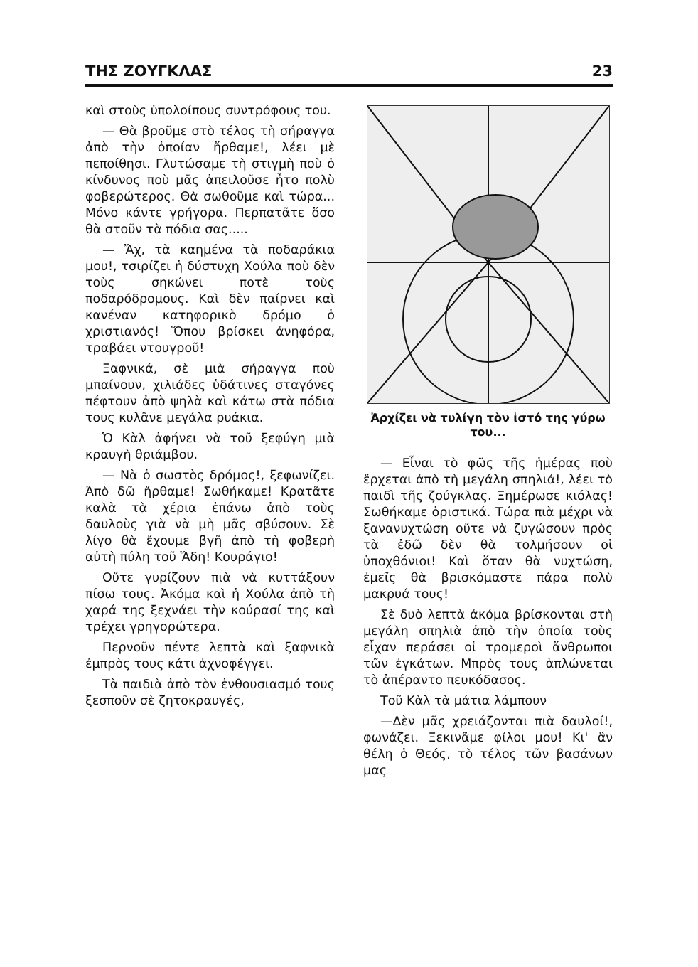ΤΗΣ ΖΟΥΓΚΛΑΣ 23
καὶ στοὺς ὑπολοίπους συντρόφους του.
— Θὰ βροῦμε στὸ τέλος τὴ σήραγγα ἀπὸ τὴν ὁποίαν ἤρθαμε!, λέει μὲ πεποίθησι. Γλυτώσαμε τὴ στιγμὴ ποὺ ὁ κίνδυνος ποὺ μᾶς ἀπειλοῦσε ἦτο πολὺ φοβερώτερος. Θὰ σωθοῦμε καὶ τώρα... Μόνο κάντε γρήγορα. Περπατᾶτε ὅσο θὰ στοῦν τὰ πόδια σας.....
— Ἄχ, τὰ καημένα τὰ ποδαράκια μου!, τσιρίζει ἡ δύστυχη Χούλα ποὺ δὲν τοὺς σηκώνει ποτὲ τοὺς ποδαρόδρομους. Καὶ δὲν παίρνει καὶ κανέναν κατηφορικὸ δρόμο ὁ χριστιανός! Ὅπου βρίσκει ἀνηφόρα, τραβάει ντουγροῦ!
Ξαφνικά, σὲ μιὰ σήραγγα ποὺ μπαίνουν, χιλιάδες ὑδάτινες σταγόνες πέφτουν ἀπὸ ψηλὰ καὶ κάτω στὰ πόδια τους κυλᾶνε μεγάλα ρυάκια.
Ὁ Κὰλ ἀφήνει νὰ τοῦ ξεφύγη μιὰ κραυγὴ θριάμβου.
— Νὰ ὁ σωστὸς δρόμος!, ξεφωνίζει. Ἀπὸ δῶ ἤρθαμε! Σωθήκαμε! Κρατᾶτε καλὰ τὰ χέρια ἐπάνω ἀπὸ τοὺς δαυλοὺς γιὰ νὰ μὴ μᾶς σβύσουν. Σὲ λίγο θὰ ἔχουμε βγῆ ἀπὸ τὴ φοβερὴ αὐτὴ πύλη τοῦ Ἅδη! Κουράγιο!
Οὔτε γυρίζουν πιὰ νὰ κυττάξουν πίσω τους. Ἀκόμα καὶ ἡ Χούλα ἀπὸ τὴ χαρά της ξεχνάει τὴν κούρασί της καὶ τρέχει γρηγορώτερα.
Περνοῦν πέντε λεπτὰ καὶ ξαφνικὰ ἐμπρὸς τους κάτι ἀχνοφέγγει.
Τὰ παιδιὰ ἀπὸ τὸν ἐνθουσιασμό τους ξεσποῦν σὲ ζητοκραυγές,
Ἀρχίζει νὰ τυλίγη τὸν ἱστό της γύρω του...
— Εἶναι τὸ φῶς τῆς ἡμέρας ποὺ ἔρχεται ἀπὸ τὴ μεγάλη σπηλιά!, λέει τὸ παιδὶ τῆς ζούγκλας. Ξημέρωσε κιόλας! Σωθήκαμε ὁριστικά. Τώρα πιὰ μέχρι νὰ ξανανυχτώση οὔτε νὰ ζυγώσουν πρὸς τὰ ἐδῶ δὲν θὰ τολμήσουν οἱ ὑποχθόνιοι! Καὶ ὅταν θὰ νυχτώση, ἐμεῖς θὰ βρισκόμαστε πάρα πολὺ μακρυά τους!
Σὲ δυὸ λεπτὰ ἀκόμα βρίσκονται στὴ μεγάλη σπηλιὰ ἀπὸ τὴν ὁποία τοὺς εἶχαν περάσει οἱ τρομεροὶ ἄνθρωποι τῶν ἐγκάτων. Μπρὸς τους ἁπλώνεται τὸ ἀπέραντο πευκόδασος.
Τοῦ Κὰλ τὰ μάτια λάμπουν
—Δὲν μᾶς χρειάζονται πιὰ δαυλοί!, φωνάζει. Ξεκινᾶμε φίλοι μου! Κι' ἂν θέλη ὁ Θεός, τὸ τέλος τῶν βασάνων μας